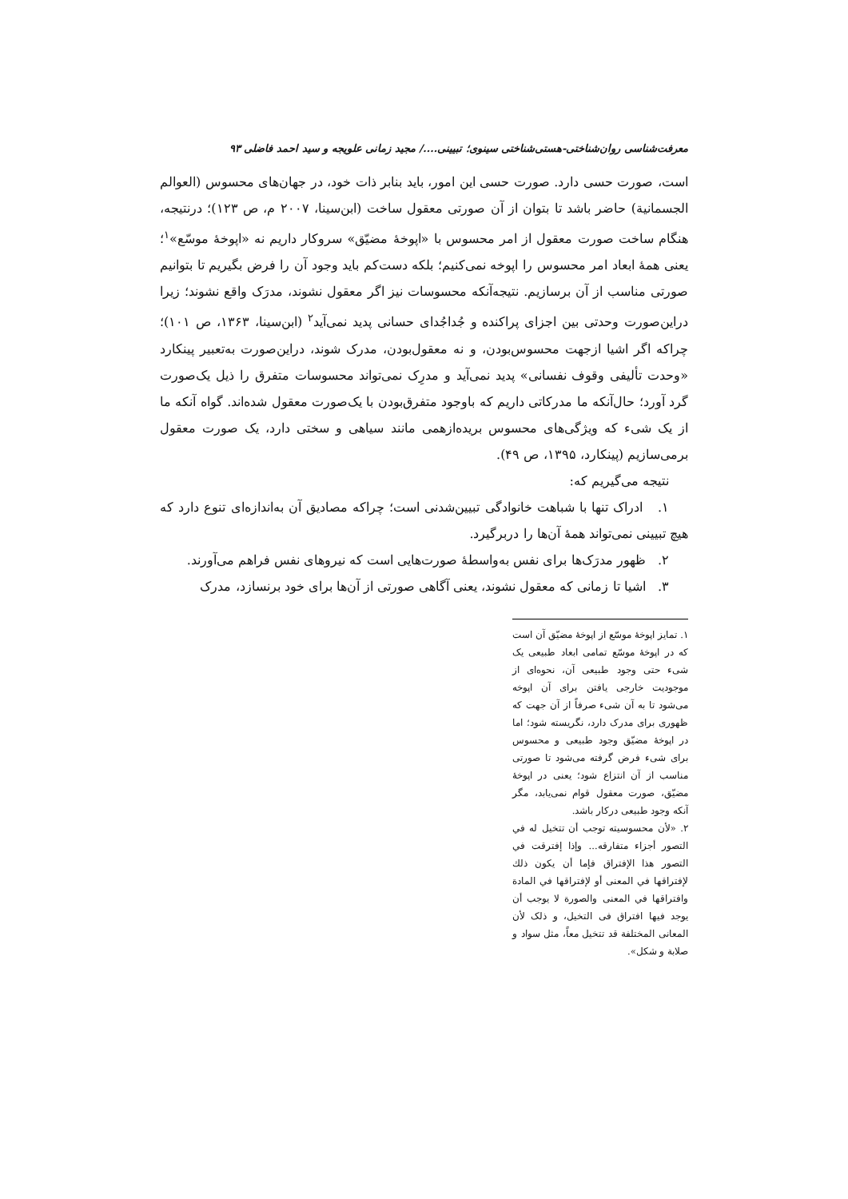معرفت‌شناسی روان‌شناختی-هستی‌شناختی سینوی؛ تبیینی..../ مجید زمانی علویجه و سید احمد فاضلی ۹۳
است، صورت حسی دارد. صورت حسی این امور، باید بنابر ذات خود، در جهان‌های محسوس (العوالم الجسمانية) حاضر باشد تا بتوان از آن صورتی معقول ساخت (ابن‌سینا، ۲۰۰۷ م، ص ۱۲۳)؛ درنتیجه، هنگام ساخت صورت معقول از امر محسوس با «اپوخهٔ مضیّق» سروکار داریم نه «اپوخهٔ موسّع»<sup>۱</sup>؛ یعنی همهٔ ابعاد امر محسوس را اپوخه نمی‌کنیم؛ بلکه دست‌کم باید وجود آن را فرض بگیریم تا بتوانیم صورتی مناسب از آن برسازیم. نتیجه‌آنکه محسوسات نیز اگر معقول نشوند، مدرَک واقع نشوند؛ زیرا دراین‌صورت وحدتی بین اجزای پراکنده و جُداجُدای حسانی پدید نمی‌آید<sup>۲</sup> (ابن‌سینا، ۱۳۶۳، ص ۱۰۱)؛ چراکه اگر اشیا ازجهت محسوس‌بودن، و نه معقول‌بودن، مدرک شوند، دراین‌صورت به‌تعبیر پینکارد «وحدت تألیفی وقوف نفسانی» پدید نمی‌آید و مدرِک نمی‌تواند محسوسات متفرق را ذیل یک‌صورت گرد آورد؛ حال‌آنکه ما مدرکاتی داریم که باوجود متفرق‌بودن با یک‌صورت معقول شده‌اند. گواه آنکه ما از یک شیء که ویژگی‌های محسوس بریده‌ازهمی مانند سیاهی و سختی دارد، یک صورت معقول برمی‌سازیم (پینکارد، ۱۳۹۵، ص ۴۹).
نتیجه می‌گیریم که:
۱. ادراک تنها با شباهت خانوادگی تبیین‌شدنی است؛ چراکه مصادیق آن به‌اندازه‌ای تنوع دارد که هیچ تبیینی نمی‌تواند همهٔ آن‌ها را دربرگیرد.
۲. ظهور مدرَک‌ها برای نفس به‌واسطهٔ صورت‌هایی است که نیروهای نفس فراهم می‌آورند.
۳. اشیا تا زمانی که معقول نشوند، یعنی آگاهی صورتی از آن‌ها برای خود برنسازد، مدرک
۱. تمایز اپوخهٔ موسّع از اپوخهٔ مضیّق آن است که در اپوخهٔ موسّع تمامی ابعاد طبیعی یک شیء حتی وجود طبیعی آن، نحوه‌ای از موجودیت خارجی یافتن برای آن اپوخه می‌شود تا به آن شیء صرفاً از آن جهت که ظهوری برای مدرک دارد، نگریسته شود؛ اما در اپوخهٔ مضیّق وجود طبیعی و محسوس برای شیء فرض گرفته می‌شود تا صورتی مناسب از آن انتزاع شود؛ یعنی در اپوخهٔ مضیّق، صورت معقول قوام نمی‌یابد، مگر آنکه وجود طبیعی درکار باشد.
۲. «لأن محسوسيته توجب أن تتخيل له في التصور أجزاء متفارقه... وإذا إفترقت في التصور هذا الإفتراق فإما أن يكون ذلك لإفتراقها في المعنى أو لإفتراقها في المادة وافتراقها في المعنى والصورة لا يوجب أن يوجد فيها افتراق فی التخيل، و ذلک لأن المعانی المختلفة قد تتخيل معاً، مثل سواد و صلابة و شکل».